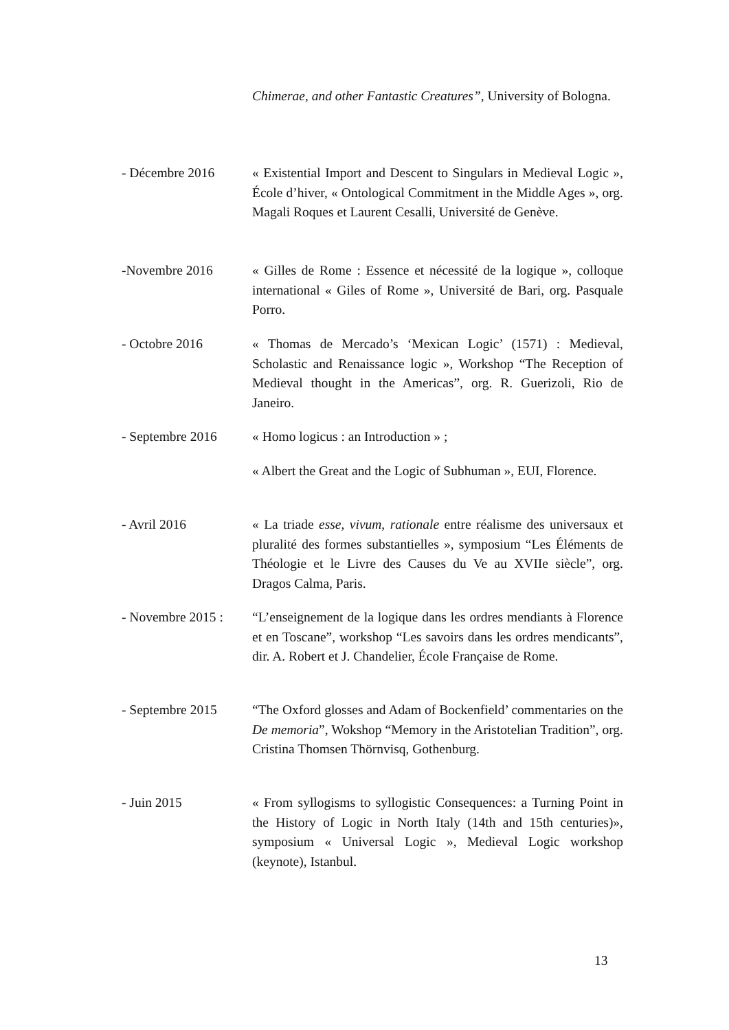Chimerae, and other Fantastic Creatures”, University of Bologna.
- Décembre 2016 « Existential Import and Descent to Singulars in Medieval Logic », École d’hiver, « Ontological Commitment in the Middle Ages », org. Magali Roques et Laurent Cesalli, Université de Genève.
-Novembre 2016 « Gilles de Rome : Essence et nécessité de la logique », colloque international « Giles of Rome », Université de Bari, org. Pasquale Porro.
- Octobre 2016 « Thomas de Mercado’s ‘Mexican Logic’ (1571) : Medieval, Scholastic and Renaissance logic », Workshop “The Reception of Medieval thought in the Americas”, org. R. Guerizoli, Rio de Janeiro.
- Septembre 2016 « Homo logicus : an Introduction » ;
« Albert the Great and the Logic of Subhuman », EUI, Florence.
- Avril 2016 « La triade esse, vivum, rationale entre réalisme des universaux et pluralité des formes substantielles », symposium “Les Éléments de Théologie et le Livre des Causes du Ve au XVIIe siècle”, org. Dragos Calma, Paris.
- Novembre 2015 :
“L’enseignement de la logique dans les ordres mendiants à Florence et en Toscane”, workshop “Les savoirs dans les ordres mendicants”, dir. A. Robert et J. Chandelier, École Française de Rome.
- Septembre 2015 “The Oxford glosses and Adam of Bockenfield’ commentaries on the De memoria”, Wokshop “Memory in the Aristotelian Tradition”, org. Cristina Thomsen Thörnvisq, Gothenburg.
- Juin 2015 « From syllogisms to syllogistic Consequences: a Turning Point in the History of Logic in North Italy (14th and 15th centuries)», symposium « Universal Logic », Medieval Logic workshop (keynote), Istanbul.
13